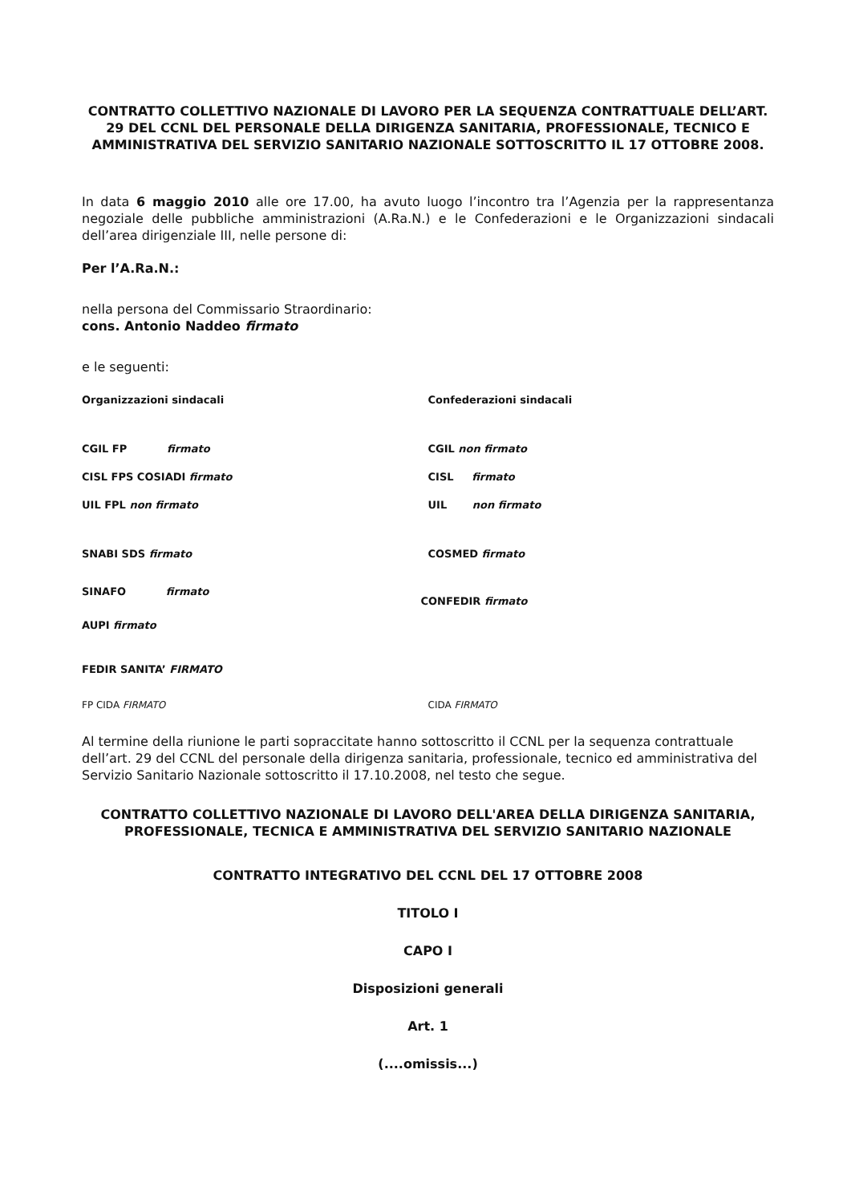CONTRATTO COLLETTIVO NAZIONALE DI LAVORO PER LA SEQUENZA CONTRATTUALE DELL’ART. 29 DEL CCNL DEL PERSONALE DELLA DIRIGENZA SANITARIA, PROFESSIONALE, TECNICO E AMMINISTRATIVA DEL SERVIZIO SANITARIO NAZIONALE SOTTOSCRITTO IL 17 OTTOBRE 2008.
In data 6 maggio 2010 alle ore 17.00, ha avuto luogo l’incontro tra l’Agenzia per la rappresentanza negoziale delle pubbliche amministrazioni (A.Ra.N.) e le Confederazioni e le Organizzazioni sindacali dell’area dirigenziale III, nelle persone di:
Per l’A.Ra.N.:
nella persona del Commissario Straordinario:
cons. Antonio Naddeo firmato
e le seguenti:
Organizzazioni sindacali Confederazioni sindacali
CGIL FP firmato CGIL non firmato
CISL FPS COSIADI firmato CISL firmato
UIL FPL non firmato UIL non firmato
SNABI SDS firmato COSMED firmato
SINAFO firmato
AUPI firmato
CONFEDIR firmato
FEDIR SANITA’ FIRMATO
FP CIDA FIRMATO CIDA FIRMATO
Al termine della riunione le parti sopraccitate hanno sottoscritto il CCNL per la sequenza contrattuale dell’art. 29 del CCNL del personale della dirigenza sanitaria, professionale, tecnico ed amministrativa del Servizio Sanitario Nazionale sottoscritto il 17.10.2008, nel testo che segue.
CONTRATTO COLLETTIVO NAZIONALE DI LAVORO DELL'AREA DELLA DIRIGENZA SANITARIA, PROFESSIONALE, TECNICA E AMMINISTRATIVA DEL SERVIZIO SANITARIO NAZIONALE
CONTRATTO INTEGRATIVO DEL CCNL DEL 17 OTTOBRE 2008
TITOLO I
CAPO I
Disposizioni generali
Art. 1
(....omissis...)